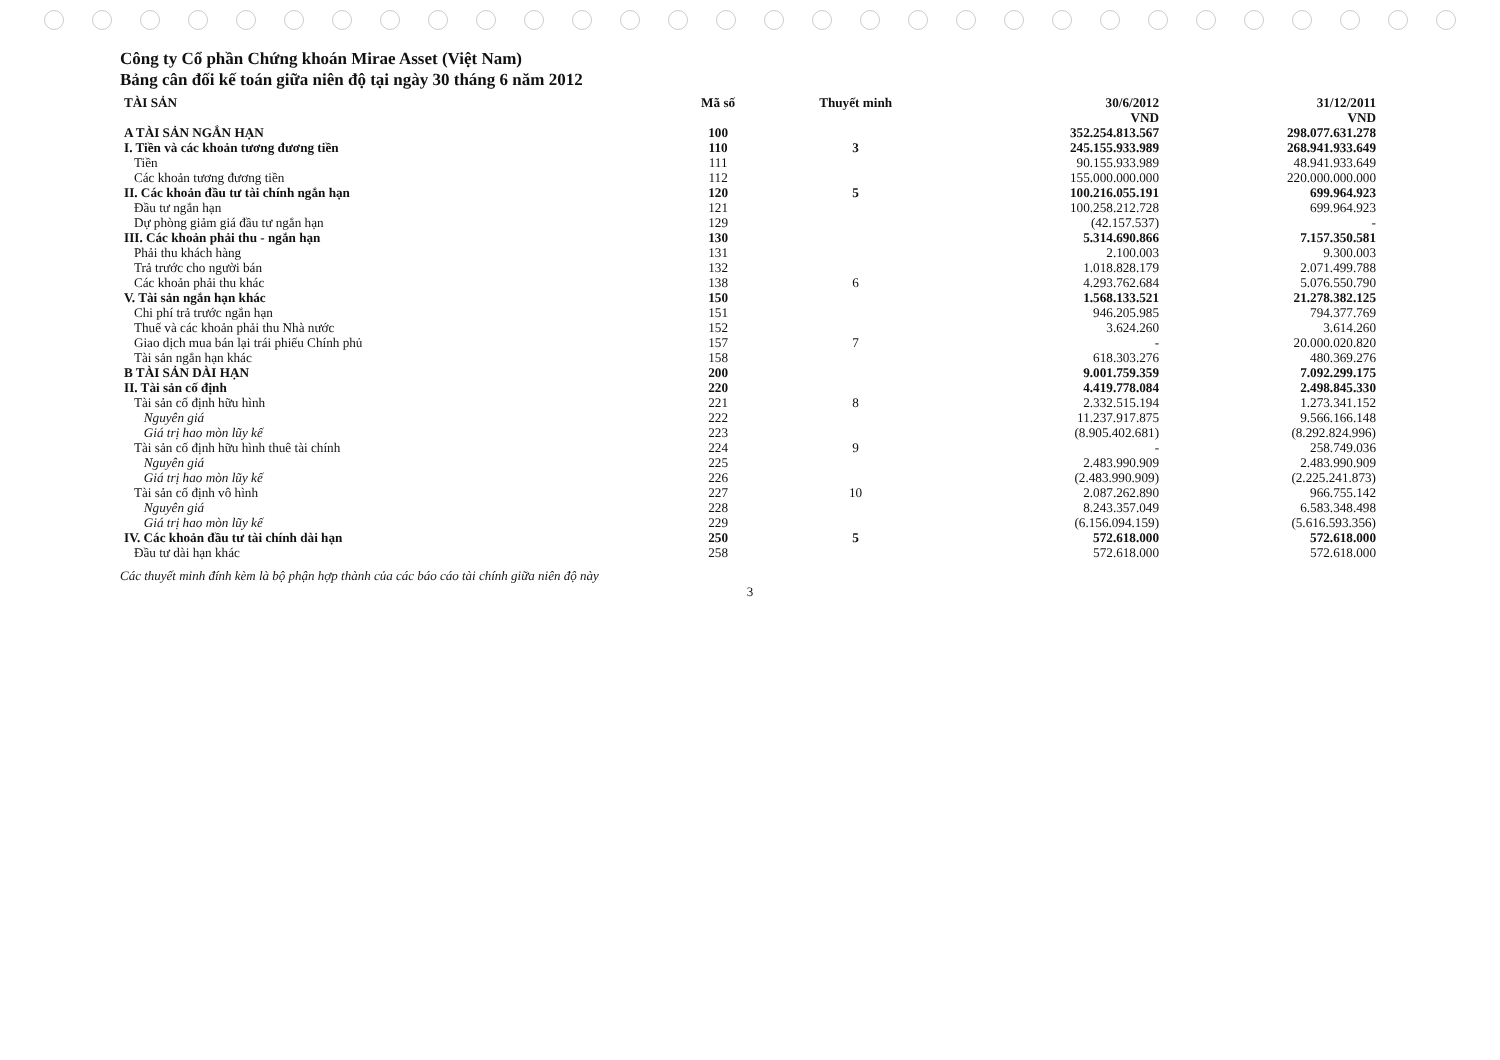Công ty Cổ phần Chứng khoán Mirae Asset (Việt Nam)
Bảng cân đối kế toán giữa niên độ tại ngày 30 tháng 6 năm 2012
| TÀI SẢN | Mã số | Thuyết minh | 30/6/2012 VND | 31/12/2011 VND |
| --- | --- | --- | --- | --- |
| A TÀI SẢN NGẮN HẠN | 100 | | 352.254.813.567 | 298.077.631.278 |
| I. Tiền và các khoản tương đương tiền | 110 | 3 | 245.155.933.989 | 268.941.933.649 |
| Tiền | 111 | | 90.155.933.989 | 48.941.933.649 |
| Các khoản tương đương tiền | 112 | | 155.000.000.000 | 220.000.000.000 |
| II. Các khoản đầu tư tài chính ngắn hạn | 120 | 5 | 100.216.055.191 | 699.964.923 |
| Đầu tư ngắn hạn | 121 | | 100.258.212.728 | 699.964.923 |
| Dự phòng giảm giá đầu tư ngắn hạn | 129 | | (42.157.537) | - |
| III. Các khoản phải thu - ngắn hạn | 130 | | 5.314.690.866 | 7.157.350.581 |
| Phải thu khách hàng | 131 | | 2.100.003 | 9.300.003 |
| Trả trước cho người bán | 132 | | 1.018.828.179 | 2.071.499.788 |
| Các khoản phải thu khác | 138 | 6 | 4.293.762.684 | 5.076.550.790 |
| V. Tài sản ngắn hạn khác | 150 | | 1.568.133.521 | 21.278.382.125 |
| Chi phí trả trước ngắn hạn | 151 | | 946.205.985 | 794.377.769 |
| Thuế và các khoản phải thu Nhà nước | 152 | | 3.624.260 | 3.614.260 |
| Giao dịch mua bán lại trái phiếu Chính phủ | 157 | 7 | - | 20.000.020.820 |
| Tài sản ngắn hạn khác | 158 | | 618.303.276 | 480.369.276 |
| B TÀI SẢN DÀI HẠN | 200 | | 9.001.759.359 | 7.092.299.175 |
| II. Tài sản cố định | 220 | | 4.419.778.084 | 2.498.845.330 |
| Tài sản cố định hữu hình | 221 | 8 | 2.332.515.194 | 1.273.341.152 |
| Nguyên giá | 222 | | 11.237.917.875 | 9.566.166.148 |
| Giá trị hao mòn lũy kế | 223 | | (8.905.402.681) | (8.292.824.996) |
| Tài sản cố định hữu hình thuê tài chính | 224 | 9 | - | 258.749.036 |
| Nguyên giá | 225 | | 2.483.990.909 | 2.483.990.909 |
| Giá trị hao mòn lũy kế | 226 | | (2.483.990.909) | (2.225.241.873) |
| Tài sản cố định vô hình | 227 | 10 | 2.087.262.890 | 966.755.142 |
| Nguyên giá | 228 | | 8.243.357.049 | 6.583.348.498 |
| Giá trị hao mòn lũy kế | 229 | | (6.156.094.159) | (5.616.593.356) |
| IV. Các khoản đầu tư tài chính dài hạn | 250 | 5 | 572.618.000 | 572.618.000 |
| Đầu tư dài hạn khác | 258 | | 572.618.000 | 572.618.000 |
Các thuyết minh đính kèm là bộ phận hợp thành của các báo cáo tài chính giữa niên độ này
3